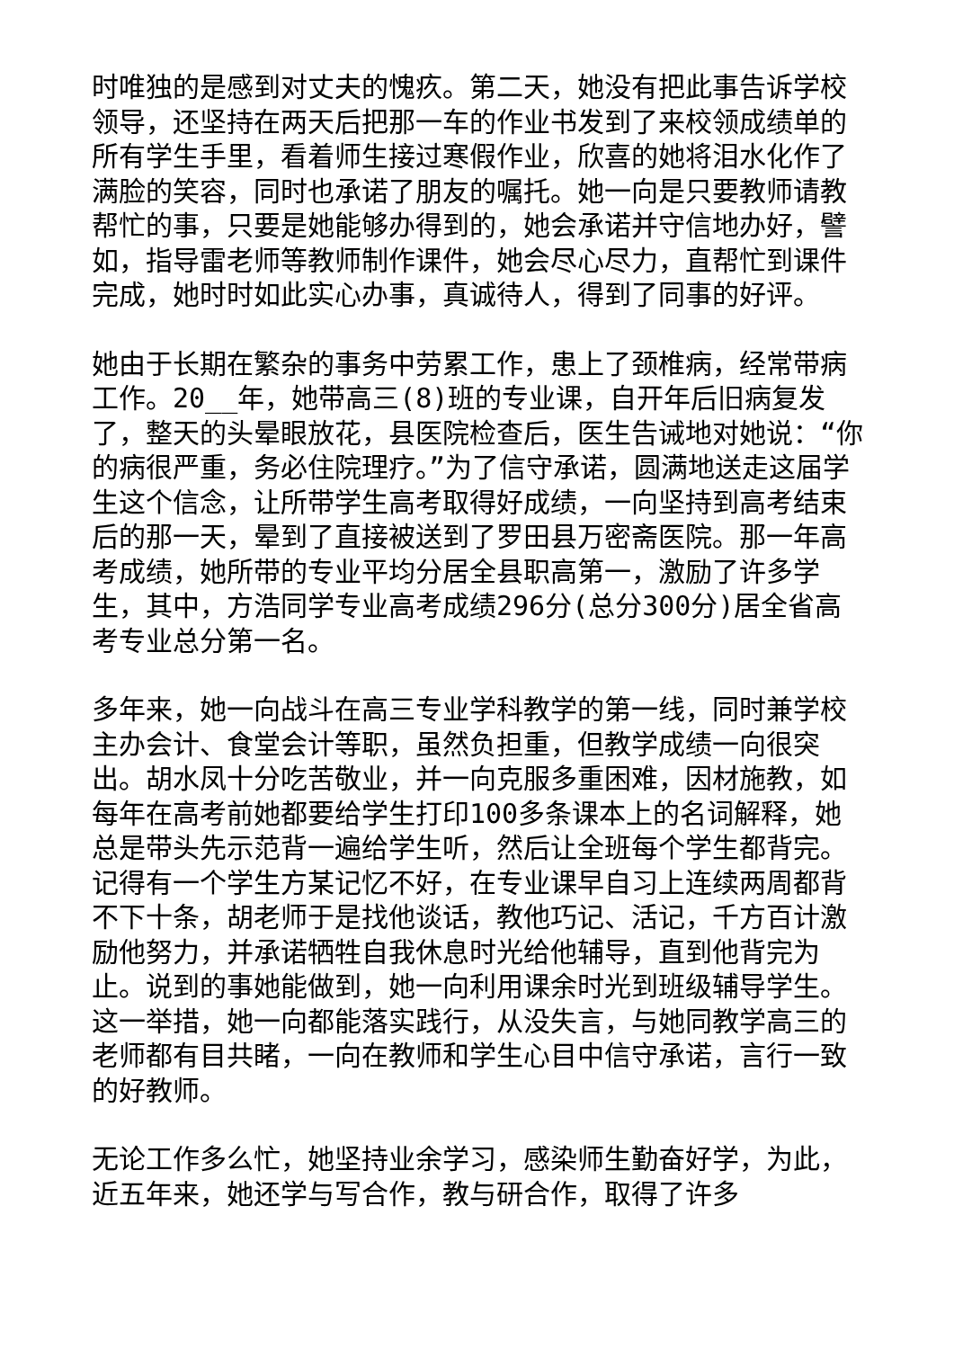时唯独的是感到对丈夫的愧疚。第二天，她没有把此事告诉学校领导，还坚持在两天后把那一车的作业书发到了来校领成绩单的所有学生手里，看着师生接过寒假作业，欣喜的她将泪水化作了满脸的笑容，同时也承诺了朋友的嘱托。她一向是只要教师请教帮忙的事，只要是她能够办得到的，她会承诺并守信地办好，譬如，指导雷老师等教师制作课件，她会尽心尽力，直帮忙到课件完成，她时时如此实心办事，真诚待人，得到了同事的好评。
她由于长期在繁杂的事务中劳累工作，患上了颈椎病，经常带病工作。20__年，她带高三(8)班的专业课，自开年后旧病复发了，整天的头晕眼放花，县医院检查后，医生告诫地对她说：“你的病很严重，务必住院理疗。”为了信守承诺，圆满地送走这届学生这个信念，让所带学生高考取得好成绩，一向坚持到高考结束后的那一天，晕到了直接被送到了罗田县万密斋医院。那一年高考成绩，她所带的专业平均分居全县职高第一，激励了许多学生，其中，方浩同学专业高考成绩296分(总分300分)居全省高考专业总分第一名。
多年来，她一向战斗在高三专业学科教学的第一线，同时兼学校主办会计、食堂会计等职，虽然负担重，但教学成绩一向很突出。胡水凤十分吃苦敬业，并一向克服多重困难，因材施教，如每年在高考前她都要给学生打印100多条课本上的名词解释，她总是带头先示范背一遍给学生听，然后让全班每个学生都背完。记得有一个学生方某记忆不好，在专业课早自习上连续两周都背不下十条，胡老师于是找他谈话，教他巧记、活记，千方百计激励他努力，并承诺牺牲自我休息时光给他辅导，直到他背完为止。说到的事她能做到，她一向利用课余时光到班级辅导学生。这一举措，她一向都能落实践行，从没失言，与她同教学高三的老师都有目共睹，一向在教师和学生心目中信守承诺，言行一致的好教师。
无论工作多么忙，她坚持业余学习，感染师生勤奋好学，为此，近五年来，她还学与写合作，教与研合作，取得了许多